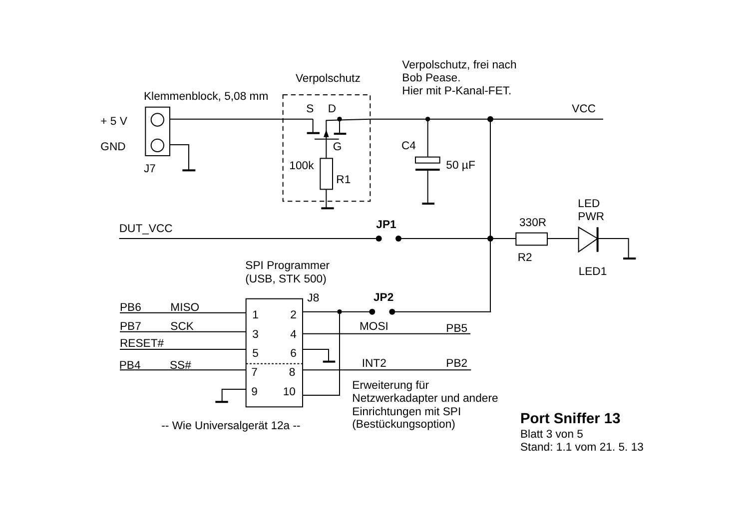Verpolschutz, frei nach
Bob Pease.
Hier mit P-Kanal-FET.
Verpolschutz
Klemmenblock, 5,08 mm
S
D
VCC
+ 5 V
GND
G
C4
100k
50 µF
J7
R1
LED
PWR
330R
JP1
DUT_VCC
R2
SPI Programmer
(USB, STK 500)
LED1
J8
JP2
PB6
MISO
1
2
PB7
SCK
MOSI
PB5
3
4
RESET#
5
6
PB4
SS#
INT2
PB2
7
8
Erweiterung für
9
10
Netzwerkadapter und andere
Einrichtungen mit SPI
Port Sniffer 13
-- Wie Universalgerät 12a --
(Bestückungsoption)
Blatt 3 von 5
Stand: 1.1 vom 21. 5. 13